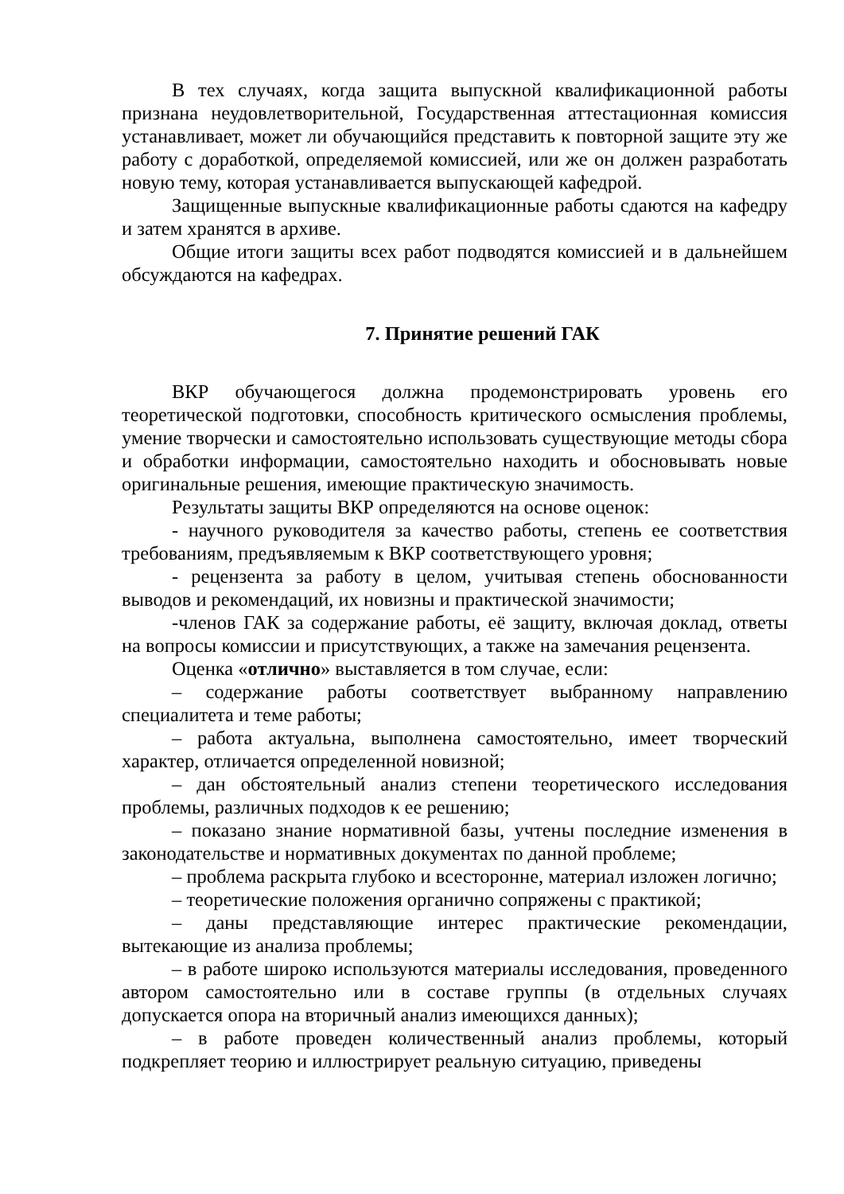В тех случаях, когда защита выпускной квалификационной работы признана неудовлетворительной, Государственная аттестационная комиссия устанавливает, может ли обучающийся представить к повторной защите эту же работу с доработкой, определяемой комиссией, или же он должен разработать новую тему, которая устанавливается выпускающей кафедрой.
Защищенные выпускные квалификационные работы сдаются на кафедру и затем хранятся в архиве.
Общие итоги защиты всех работ подводятся комиссией и в дальнейшем обсуждаются на кафедрах.
7. Принятие решений ГАК
ВКР обучающегося должна продемонстрировать уровень его теоретической подготовки, способность критического осмысления проблемы, умение творчески и самостоятельно использовать существующие методы сбора и обработки информации, самостоятельно находить и обосновывать новые оригинальные решения, имеющие практическую значимость.
Результаты защиты ВКР определяются на основе оценок:
- научного руководителя за качество работы, степень ее соответствия требованиям, предъявляемым к ВКР соответствующего уровня;
- рецензента за работу в целом, учитывая степень обоснованности выводов и рекомендаций, их новизны и практической значимости;
-членов ГАК за содержание работы, её защиту, включая доклад, ответы на вопросы комиссии и присутствующих, а также на замечания рецензента.
Оценка «отлично» выставляется в том случае, если:
– содержание работы соответствует выбранному направлению специалитета и теме работы;
– работа актуальна, выполнена самостоятельно, имеет творческий характер, отличается определенной новизной;
– дан обстоятельный анализ степени теоретического исследования проблемы, различных подходов к ее решению;
– показано знание нормативной базы, учтены последние изменения в законодательстве и нормативных документах по данной проблеме;
– проблема раскрыта глубоко и всесторонне, материал изложен логично;
– теоретические положения органично сопряжены с практикой;
– даны представляющие интерес практические рекомендации, вытекающие из анализа проблемы;
– в работе широко используются материалы исследования, проведенного автором самостоятельно или в составе группы (в отдельных случаях допускается опора на вторичный анализ имеющихся данных);
– в работе проведен количественный анализ проблемы, который подкрепляет теорию и иллюстрирует реальную ситуацию, приведены